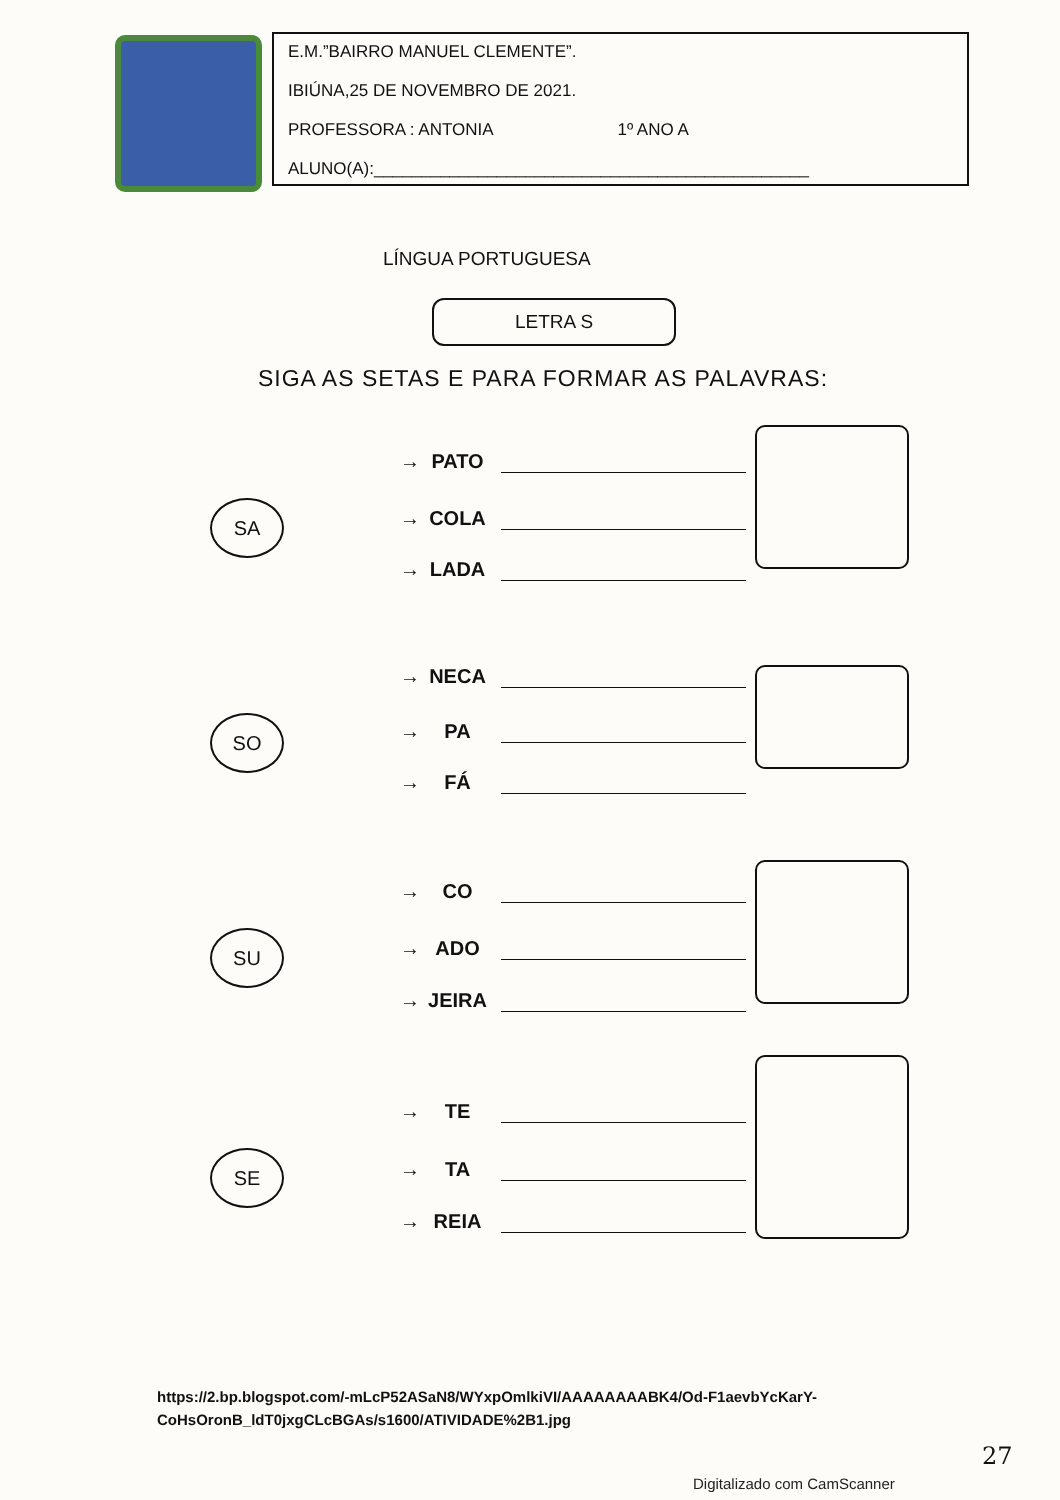E.M.”BAIRRO MANUEL CLEMENTE”.
IBIÚNA,25 DE NOVEMBRO DE 2021.
PROFESSORA : ANTONIA 1º ANO A
ALUNO(A):______________________________________________
LÍNGUA PORTUGUESA
LETRA S
SIGA AS SETAS E PARA FORMAR AS PALAVRAS:
SA
→ PATO
→ COLA
→ LADA
SO
→ NECA
→ PA
→ FÁ
SU
→ CO
→ ADO
→ JEIRA
SE
→ TE
→ TA
→ REIA
https://2.bp.blogspot.com/-mLcP52ASaN8/WYxpOmlkiVI/AAAAAAAABK4/Od-F1aevbYcKarY-
CoHsOronB_ldT0jxgCLcBGAs/s1600/ATIVIDADE%2B1.jpg
27
Digitalizado com CamScanner